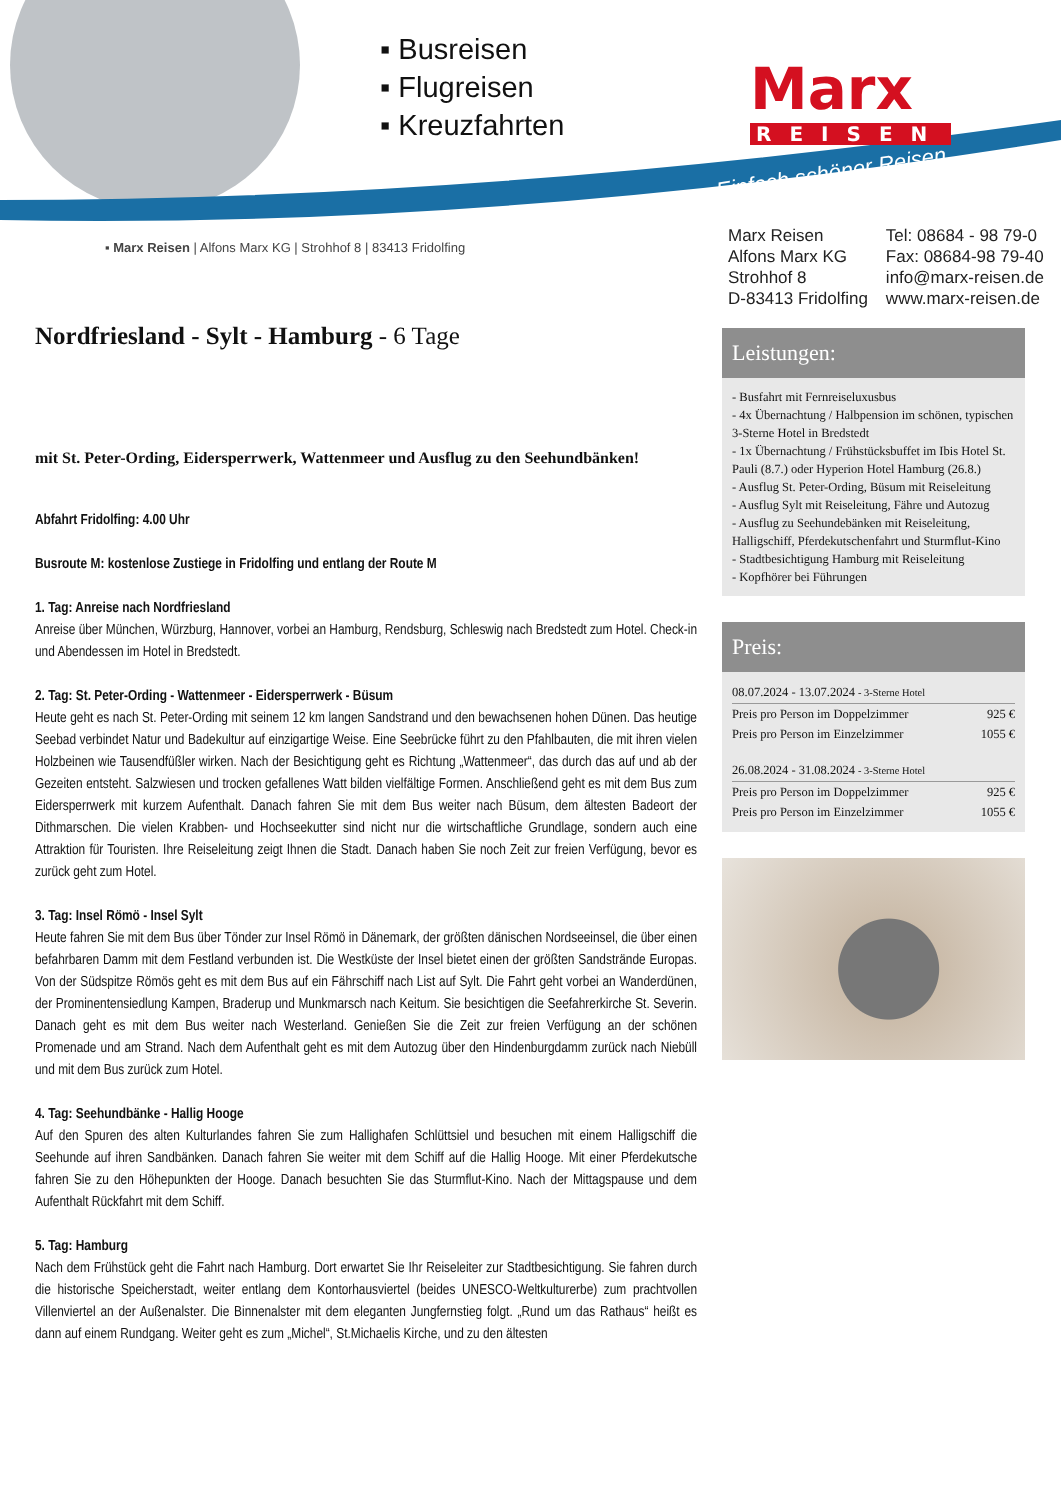▪ Busreisen
▪ Flugreisen
▪ Kreuzfahrten
Marx
REISEN
Einfach schöner Reisen
▪ Marx Reisen | Alfons Marx KG | Strohhof 8 | 83413 Fridolfing
Marx Reisen
Alfons Marx KG
Strohhof 8
D-83413 Fridolfing
Tel: 08684 - 98 79-0
Fax: 08684-98 79-40
info@marx-reisen.de
www.marx-reisen.de
Nordfriesland - Sylt - Hamburg - 6 Tage
mit St. Peter-Ording, Eidersperrwerk, Wattenmeer und Ausflug zu den Seehundbänken!
Abfahrt Fridolfing: 4.00 Uhr
Busroute M: kostenlose Zustiege in Fridolfing und entlang der Route M
1. Tag: Anreise nach Nordfriesland
Anreise über München, Würzburg, Hannover, vorbei an Hamburg, Rendsburg, Schleswig nach Bredstedt zum Hotel. Check-in und Abendessen im Hotel in Bredstedt.
2. Tag: St. Peter-Ording - Wattenmeer - Eidersperrwerk - Büsum
Heute geht es nach St. Peter-Ording mit seinem 12 km langen Sandstrand und den bewachsenen hohen Dünen. Das heutige Seebad verbindet Natur und Badekultur auf einzigartige Weise. Eine Seebrücke führt zu den Pfahlbauten, die mit ihren vielen Holzbeinen wie Tausendfüßler wirken. Nach der Besichtigung geht es Richtung „Wattenmeer“, das durch das auf und ab der Gezeiten entsteht. Salzwiesen und trocken gefallenes Watt bilden vielfältige Formen. Anschließend geht es mit dem Bus zum Eidersperrwerk mit kurzem Aufenthalt. Danach fahren Sie mit dem Bus weiter nach Büsum, dem ältesten Badeort der Dithmarschen. Die vielen Krabben- und Hochseekutter sind nicht nur die wirtschaftliche Grundlage, sondern auch eine Attraktion für Touristen. Ihre Reiseleitung zeigt Ihnen die Stadt. Danach haben Sie noch Zeit zur freien Verfügung, bevor es zurück geht zum Hotel.
3. Tag: Insel Römö - Insel Sylt
Heute fahren Sie mit dem Bus über Tönder zur Insel Römö in Dänemark, der größten dänischen Nordseeinsel, die über einen befahrbaren Damm mit dem Festland verbunden ist. Die Westküste der Insel bietet einen der größten Sandstrände Europas. Von der Südspitze Römös geht es mit dem Bus auf ein Fährschiff nach List auf Sylt. Die Fahrt geht vorbei an Wanderdünen, der Prominentensiedlung Kampen, Braderup und Munkmarsch nach Keitum. Sie besichtigen die Seefahrerkirche St. Severin. Danach geht es mit dem Bus weiter nach Westerland. Genießen Sie die Zeit zur freien Verfügung an der schönen Promenade und am Strand. Nach dem Aufenthalt geht es mit dem Autozug über den Hindenburgdamm zurück nach Niebüll und mit dem Bus zurück zum Hotel.
4. Tag: Seehundbänke - Hallig Hooge
Auf den Spuren des alten Kulturlandes fahren Sie zum Hallighafen Schlüttsiel und besuchen mit einem Halligschiff die Seehunde auf ihren Sandbänken. Danach fahren Sie weiter mit dem Schiff auf die Hallig Hooge. Mit einer Pferdekutsche fahren Sie zu den Höhepunkten der Hooge. Danach besuchten Sie das Sturmflut-Kino. Nach der Mittagspause und dem Aufenthalt Rückfahrt mit dem Schiff.
5. Tag: Hamburg
Nach dem Frühstück geht die Fahrt nach Hamburg. Dort erwartet Sie Ihr Reiseleiter zur Stadtbesichtigung. Sie fahren durch die historische Speicherstadt, weiter entlang dem Kontorhausviertel (beides UNESCO-Weltkulturerbe) zum prachtvollen Villenviertel an der Außenalster. Die Binnenalster mit dem eleganten Jungfernstieg folgt. „Rund um das Rathaus“ heißt es dann auf einem Rundgang. Weiter geht es zum „Michel“, St.Michaelis Kirche, und zu den ältesten
Leistungen:
- Busfahrt mit Fernreiseluxusbus
- 4x Übernachtung / Halbpension im schönen, typischen 3-Sterne Hotel in Bredstedt
- 1x Übernachtung / Frühstücksbuffet im Ibis Hotel St. Pauli (8.7.) oder Hyperion Hotel Hamburg (26.8.)
- Ausflug St. Peter-Ording, Büsum mit Reiseleitung
- Ausflug Sylt mit Reiseleitung, Fähre und Autozug
- Ausflug zu Seehundebänken mit Reiseleitung, Halligschiff, Pferdekutschenfahrt und Sturmflut-Kino
- Stadtbesichtigung Hamburg mit Reiseleitung
- Kopfhörer bei Führungen
Preis:
| 08.07.2024 - 13.07.2024 - 3-Sterne Hotel | |
| Preis pro Person im Doppelzimmer | 925 € |
| Preis pro Person im Einzelzimmer | 1055 € |
| 26.08.2024 - 31.08.2024 - 3-Sterne Hotel | |
| Preis pro Person im Doppelzimmer | 925 € |
| Preis pro Person im Einzelzimmer | 1055 € |